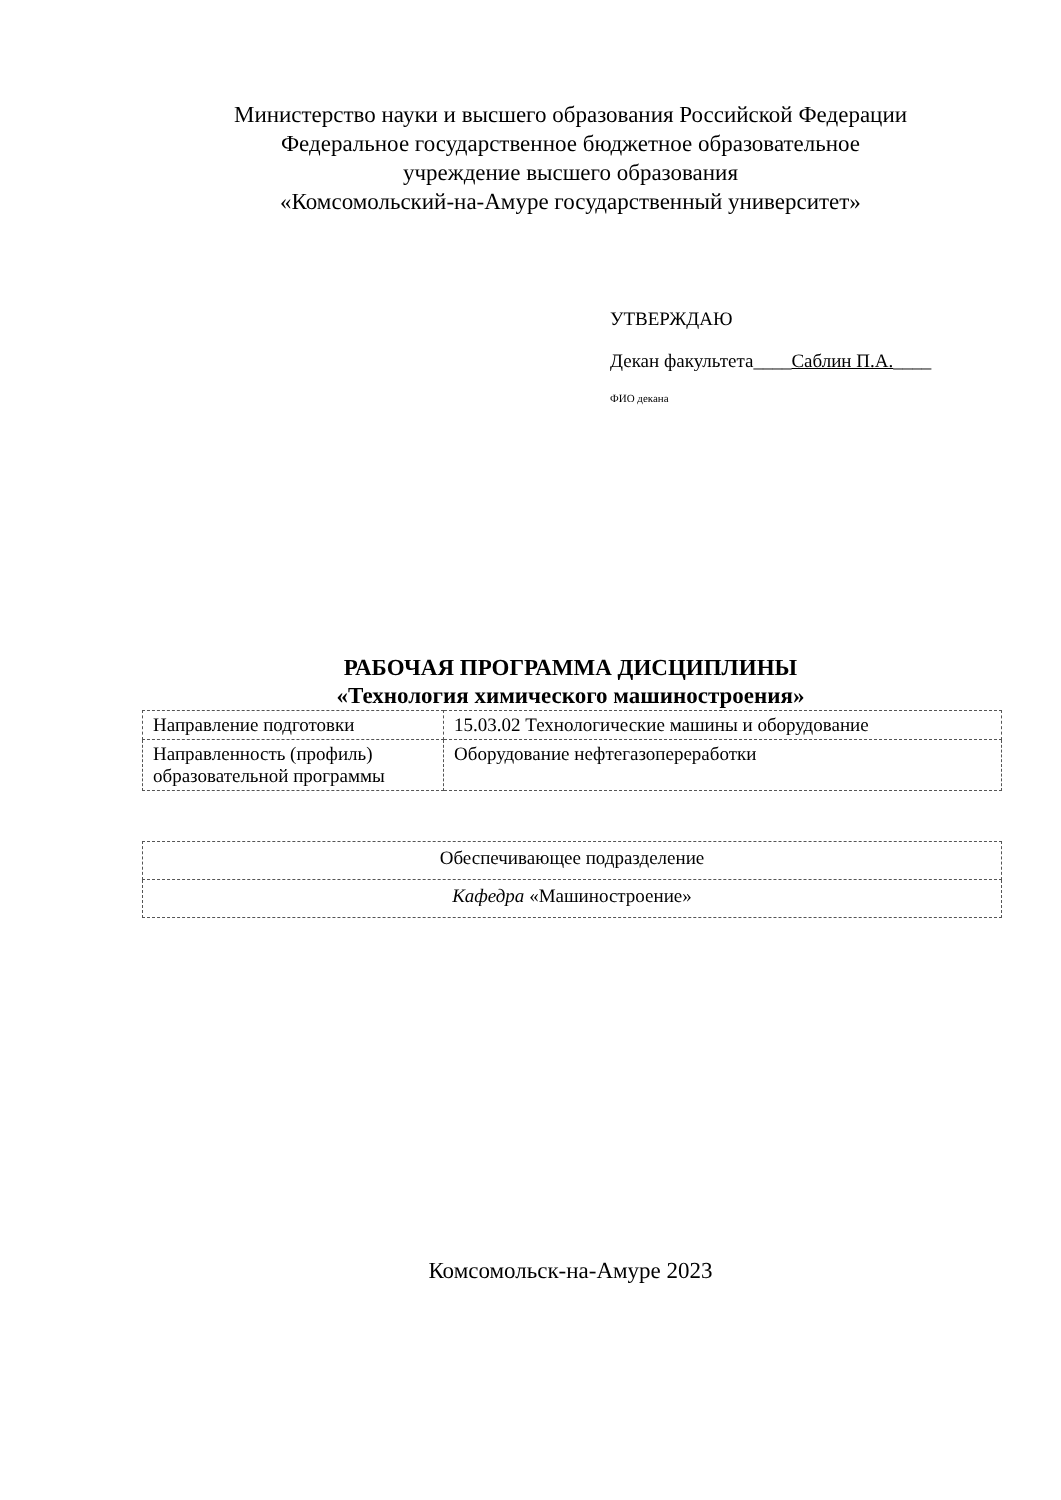Министерство науки и высшего образования Российской Федерации
Федеральное государственное бюджетное образовательное
учреждение высшего образования
«Комсомольский-на-Амуре государственный университет»
УТВЕРЖДАЮ
Декан факультета____Саблин П.А.____
ФИО декана
РАБОЧАЯ ПРОГРАММА ДИСЦИПЛИНЫ
«Технология химического машиностроения»
| Направление подготовки | 15.03.02 Технологические машины и оборудование |
| Направленность (профиль) образовательной программы | Оборудование нефтегазопереработки |
| Обеспечивающее подразделение |
| Кафедра «Машиностроение» |
Комсомольск-на-Амуре 2023